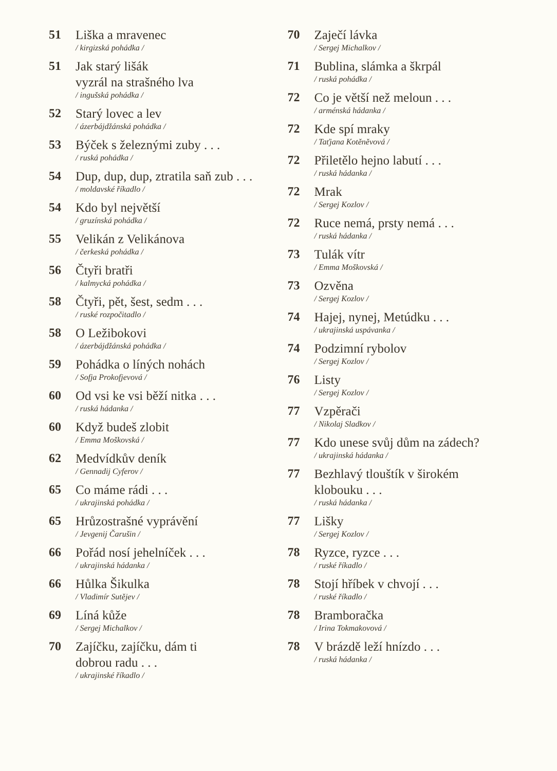51
Liška a mravenec
/ kirgizská pohádka /
51
Jak starý lišák
vyzrál na strašného lva
/ ingušská pohádka /
52
Starý lovec a lev
/ ázerbájdžánská pohádka /
53
Býček s železnými zuby . . .
/ ruská pohádka /
54
Dup, dup, dup, ztratila saň zub . . .
/ moldavské říkadlo /
54
Kdo byl největší
/ gruzínská pohádka /
55
Velikán z Velikánova
/ čerkeská pohádka /
56
Čtyři bratři
/ kalmycká pohádka /
58
Čtyři, pět, šest, sedm . . .
/ ruské rozpočitadlo /
58
O Ležibokovi
/ ázerbájdžánská pohádka /
59
Pohádka o líných nohách
/ Sofja Prokofjevová /
60
Od vsi ke vsi běží nitka . . .
/ ruská hádanka /
60
Když budeš zlobit
/ Emma Moškovská /
62
Medvídkův deník
/ Gennadij Cyferov /
65
Co máme rádi . . .
/ ukrajinská pohádka /
65
Hrůzostrašné vyprávění
/ Jevgenij Čarušin /
66
Pořád nosí jehelníček . . .
/ ukrajinská hádanka /
66
Hůlka Šikulka
/ Vladimír Sutějev /
69
Líná kůže
/ Sergej Michalkov /
70
Zajíčku, zajíčku, dám ti
dobrou radu . . .
/ ukrajinské říkadlo /
70
Zaječí lávka
/ Sergej Michalkov /
71
Bublina, slámka a škrpál
/ ruská pohádka /
72
Co je větší než meloun . . .
/ arménská hádanka /
72
Kde spí mraky
/ Taťjana Kotěněvová /
72
Přiletělo hejno labutí . . .
/ ruská hádanka /
72
Mrak
/ Sergej Kozlov /
72
Ruce nemá, prsty nemá . . .
/ ruská hádanka /
73
Tulák vítr
/ Emma Moškovská /
73
Ozvěna
/ Sergej Kozlov /
74
Hajej, nynej, Metúdku . . .
/ ukrajinská uspávanka /
74
Podzimní rybolov
/ Sergej Kozlov /
76
Listy
/ Sergej Kozlov /
77
Vzpěrači
/ Nikolaj Sladkov /
77
Kdo unese svůj dům na zádech?
/ ukrajinská hádanka /
77
Bezhlavý tlouštík v širokém
klobouku . . .
/ ruská hádanka /
77
Lišky
/ Sergej Kozlov /
78
Ryzce, ryzce . . .
/ ruské říkadlo /
78
Stojí hříbek v chvojí . . .
/ ruské říkadlo /
78
Bramboračka
/ Irina Tokmakovová /
78
V brázdě leží hnízdo . . .
/ ruská hádanka /